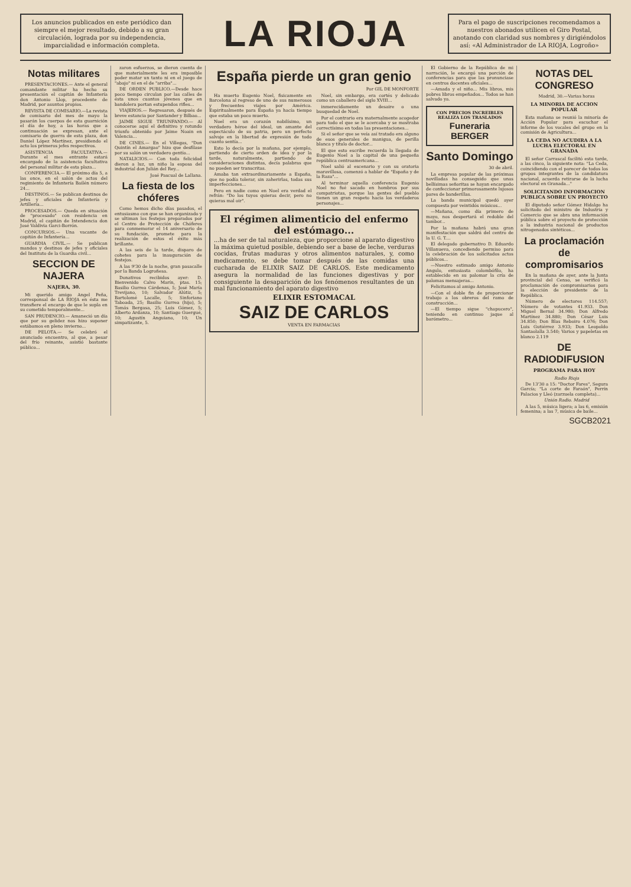Los anuncios publicados en este periódico dan siempre el mejor resultado, debido a su gran circulación, lograda por su independencia, imparcialidad e información completa.
LA RIOJA
Para el pago de suscripciones recomendamos a nuestros abonados utilicen el Giro Postal, anotando con claridad sus nombres y dirigiéndolos así: «Al Administrador de LA RIOJA, Logroño»
Notas militares
PRESENTACIONES.— Ante el general comandante militar ha hecho su presentación el capitán de Infantería don Antonio Llop, procedente de Madrid, por asuntos propios.
REVISTA DE COMISARIO.—La revista de comisario del mes de mayo la pasarán los cuerpos de esta guarnición el día de hoy, a las horas que a continuación se expresan, ante el comisario de guerra de esta plaza, don Daniel López Martínez, presidiendo el acto los primeros jefes respectivos.
ASISTENCIA FACULTATIVA.— Durante el mes entrante estará encargado de la asistencia facultativa del personal militar de esta plaza...
CONFERENCIA.— El próximo día 5, a las once, en el salón de actos del regimiento de Infantería Bailén número 24...
DESTINOS.— Se publican destinos de jefes y oficiales de Infantería y Artillería...
PROCESADOS.— Queda en situación de "procesado" con residencia en Madrid, el capitán de Intendencia don José Valdivia Garci-Borrón.
CONCURSOS.— Una vacante de capitán de Infantería...
GUARDIA CIVIL.— Se publican mandos y destinos de jefes y oficiales del Instituto de la Guardia civil...
SECCION DE NAJERA
NAJERA, 30.
Mi querido amigo Angel Peña, corresponsal de LA RIOJA en ésta me transfiere el encargo de que le supla en su cometido temporalmente...
SAN PRUDENCIO.— Amaneció un día que por su gelidez nos hizo suponer estábamos en pleno invierno...
DE PELOTA.— Se celebró el anunciado encuentro, al que, a pesar del frío reinante, asistió bastante público...
zaron esfuerzos, se dieron cuenta de que materialmente les era imposible poder matar un tanto ni en el juego de "abajo" ni en el de "arriba"...
DE ORDEN PUBLICO.—Desde hace poco tiempo circulan por las calles de ésta unos cuantos jóvenes que en bandolera portan estupendos rifles...
VIAJEROS.— Regresaron, después de breve estancia por Santander y Bilbao...
JAIME SIGUE TRIUNFANDO.— Al conocerse aquí el definitivo y rotundo triunfo obtenido por Jaime Noain en Valencia...
DE CINES.— En el Villegas, "Don Quintín el Amargao" hizo que desfilase por su salón un verdadero gentío...
NATALICIOS.— Con toda felicidad dieron a luz, un niño la esposa del industrial don Julián del Rey...
José Pascual de Lallana.
La fiesta de los chóferes
Como hemos dicho días pasados, el entusiasmo con que se han organizado y se ultiman los festejos preparados por el Centro de Protección de Chóferes para conmemorar el 14 aniversario de su fundación, promete para la realización de estos el éxito más brillante.
A las seis de la tarde, disparo de cohetes para la inauguración de festejos.
A las 9'30 de la noche, gran pasacalle por la Banda Logroñesa.
Donativos recibidos ayer: D. Bienvenido Calvo Marín, ptas. 15; Basilio Gurrea Cárdenas, 5; José María Trevijano, 10; Salvador Alútiz, 5; Bartolomé Lacalle, 5; Sinforiano Taboada, 25; Basilio Gurrea (hijo), 5; Tomás Bergasa, 25; Luis Gómez, 5; Alberto Ardanza, 10; Santiago Guergué, 10; Agustín Anguiano, 10; Un simpatizante, 5.
España pierde un gran genio
Por GIL DE MONFORTE
Ha muerto Eugenio Noel, fisicamente en Barcelona al regreso de uno de sus numerosos y frecuentes viajes por América. Espiritualmente para España ya hacía tiempo que estaba un poco muerto.
Noel era un corazón nobilísimo, un verdadero héroe del ideal, un amante del espectáculo de su patria, pero un perfecto salvaje en la libertad de expresión de todo cuanto sentía...
Esto lo decía por la mañana, por ejemplo, partiendo de cierto orden de idea y por la tarde, naturalmente, partiendo de consideraciones distintas, decía palabras que no pueden ser transcritas.
Amaba tan extraordinariamente a España, que no podía tolerar, sin zaherirlas, todas sus imperfecciones...
Pero en nadie como en Noel era verdad el refrán: "Do los tuyos quieras decir, pero no quieras mal oir".
Noel, sin embargo, era cortés y delicado como un caballero del siglo XVIII...
inmerecidamente un desaire o una busquedad de Noel.
Por el contrario era maternalmente acogedor para todo el que se le acercaba y se mostraba correctísimo en todas las presentaciones...
Si el señor que se veía así tratado era alguno de esos generales de manigua, de perilla blanca y título de doctor...
El que esto escribe recuerda la llegada de Eugenio Noel a la capital de una pequeña república centroamericana...
Noel salió al escenario y con su oratoria maravillosa, comenzó a hablar de "España y de la Raza"...
Al terminar aquella conferencia Eugenio Noel no fué sacado en hombros por sus compatriotas, porque las gentes del pueblo tienen un gran respeto hacia los verdaderos personajes...
El régimen alimenticio del enfermo del estómago...
...ha de ser de tal naturaleza, que proporcione al aparato digestivo la máxima quietud posible, debiendo ser a base de leche, verduras cocidas, frutas maduras y otros alimentos naturales, y, como medicamento, se debe tomar después de las comidas una cucharada de ELIXIR SAIZ DE CARLOS. Este medicamento asegura la normalidad de las funciones digestivas y por consiguiente la desaparición de los fenómenos resultantes de un mal funcionamiento del aparato digestivo
ELIXIR ESTOMACAL
SAIZ DE CARLOS
VENTA EN FARMACIAS
El Gobierno de la República de mi narración, le encargó una porción de conferencias para que las pronunciase en centros docentes oficiales...
—Amada y el niño... Mis libros, mis pobres libros empeñados... Todos se han salvado ya.
CON PRECIOS INCREIBLES REALIZA LOS TRASLADOS
Funeraria BERGER
Santo Domingo
30 de abril.
La empresa popular de las próximas novilladas ha conseguido que unas bellísimas señoritas se hayan encargado de confeccionar primorosamente lujosos pares de banderillas.
La banda municipal quedó ayer compuesta por veintidós músicos...
—Mañana, como día primero de mayo, nos despertará el redoble del tambor...
Por la mañana habrá una gran manifestación que saldrá del centro de la U. G. T....
El delegado gubernativo D. Eduardo Villanueva, concediendo permiso para la celebración de los solicitados actos públicos...
—Nuestro estimado amigo Antonio Angulo, entusiasta colombófilo, ha establecido en su palomar la cría de palomas mensajeras...
Felicitamos al amigo Antonio.
—Con el doble fin de proporcionar trabajo a los obreros del ramo de construcción...
—El tiempo sigue "chapucero", teniendo en continuo jaque al barómetro...
NOTAS DEL CONGRESO
Madrid, 30.—Varias horas
LA MINORIA DE ACCION POPULAR
Esta mañana se reunió la minoría de Acción Popular para escuchar el informe de los vocales del grupo en la comisión de Agricultura...
LA CEDA NO ACUDIRA A LA LUCHA ELECTORAL EN GRANADA
El señor Carrascal facilitó esta tarde, a las cinco, la siguiente nota: "La Ceda, coincidiendo con el parecer de todos los grupos integrantes de la candidatura nacional, acuerda retirarse de la lucha electoral en Granada..."
SOLICITANDO INFORMACION PUBLICA SOBRE UN PROYECTO
El diputado señor Gómez Hidalgo ha solicitado del ministro de Industria y Comercio que se abra una información pública sobre el proyecto de protección a la industria nacional de productos nitrogenados sintéticos...
La proclamación de compromisarios
En la mañana de ayer, ante la Junta provincial del Censo, se verificó la proclamación de compromisarios para la elección de presidente de la República.
Número de electores 114.557; Número de votantes 41.933. Don Miguel Bernal 34.980; Don Alfredo Martínez 34.880; Don César Luis 34.850; Don Blas Reboiro 4.076; Don Luis Gutiérrez 3.933; Don Leopoldo Santaolalla 3.540; Varios y papeletas en blanco 2.119
DE RADIODIFUSION
PROGRAMA PARA HOY
Radio Rioja
De 13'30 a 15: "Doctor Fares", Segura García; "La corte de Faraón", Perrín Palacios y Lleó (zarzuela completa)...
Unión Radio. Madrid
A las 5, música ligera; a las 6, emisión femenina; a las 7, música de baile...
SGCB2021